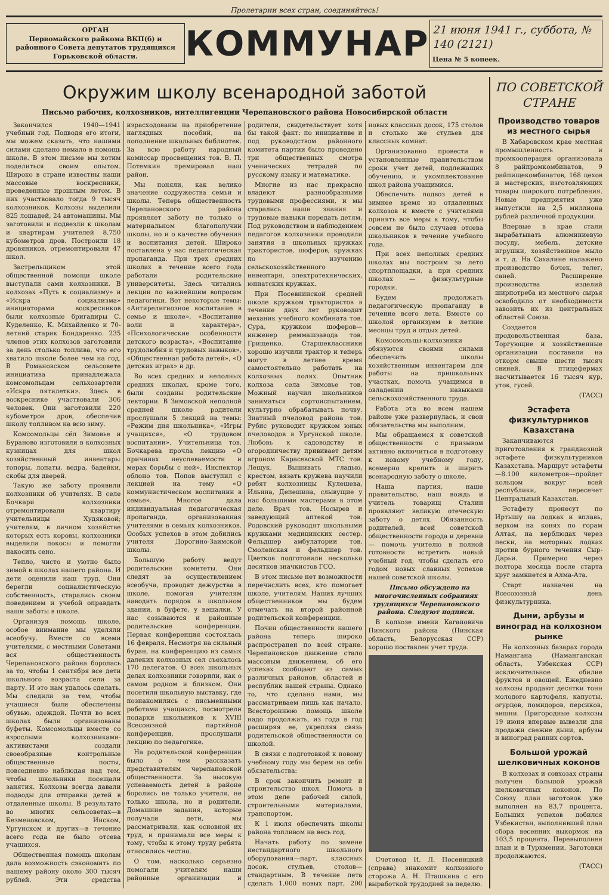Пролетарии всех стран, соединяйтесь!
ОРГАН
Первомайского райкома ВКП(б) и районного Совета депутатов трудящихся Горьковской области.
КОММУНАР
21 июня 1941 г., суббота, № 140 (2121)
Цена № 5 копеек.
Окружим школу всенародной заботой
Письмо рабочих, колхозников, интеллигенции Черепановского района Новосибирской области
Закончился 1940—1941 учебный год. Подводя его итоги, мы можем сказать, что нашими силами сделано немало в помощь школе. В этом письме мы хотим поделиться своим опытом. Широко в стране известны наши массовые воскресники, проведенные прошлым летом. В них участвовало тогда 9 тысяч колхозников. Колхозы выделили 825 лошадей, 24 автомашины. Мы заготовили и подвезли к школам и квартирам учителей 8.750 кубометров дров. Построили 18 дровяников, отремонтировали 47 школ.
Застрельщиком этой общественной помощи школе выступали сами колхозники. В колхозах «Путь к социализму» и «Искра социализма» инициаторами воскресников были колхозные бригадиры С. Куделенко, К. Михайленко и 70-летний старик Бондаренко. 235 членов этих колхозов заготовили за день столько топлива, что его хватило школе более чем на год. В Романовском сельсовете инициатива принадлежала комсомольцам сельхозартели «Искра пятилетки». Здесь в воскреснике участвовали 306 человек. Они заготовили 220 кубометров дров, обеспечив школу топливом на всю зиму.
Комсомольцы сёл Зимовье и Бураново изготовили в колхозных кузницах для школ хозяйственный инвентарь: топоры, лопаты, ведра, бадейки, скобы для дверей.
Такую же заботу проявили колхозники об учителях. В селе Бочкари колхозники отремонтировали квартиру учительницы Худяковой; учителям, в личном хозяйстве которых есть коровы, колхозники выделили покосы и помогли накосить сено.
Тепло, чисто и уютно было зимой в школах нашего района. И дети оценили наш труд. Они берегли социалистическую собственность, старались своим поведением и учебой оправдать наши заботы в школе.
Организуя помощь школе, особое внимание мы уделяли всеобучу. Вместе со всеми учителями, с местными Советами вся общественность Черепановского района боролась за то, чтобы 1 сентября все дети школьного возраста сели за парту. И это нам удалось сделать. Мы следили за тем, чтобы учащиеся были обеспечены обувью, одеждой. Почти во всех школах были организованы буфеты. Комсомольцы вместе со взрослыми колхозниками-активистами создали своеобразные контрольные общественные посты, повседневно наблюдая над тем, чтобы школьники посещали занятия. Колхозы всегда давали подводы для отправки детей в отдаленные школы. В результате во многих сельсоветах—в Безменовском, Инском, Ургунском и других—в течение всего года не было отсева учащихся.
Общественная помощь школам дала возможность сэкономить по нашему району около 300 тысяч рублей. Эти средства израсходованы на приобретение наглядных пособий, на пополнение школьных библиотек. За всю работу народный комиссар просвещения тов. В. П. Потемкин премировал наш район.
Мы поняли, как велико значение содружества семьи и школы. Теперь общественность Черепановского района проявляет заботу не только о материальном благополучии школы, но и о качестве обучения и воспитания детей. Широко поставлена у нас педагогическая пропаганда. При трех средних школах в течение всего года работали родительские университеты. Здесь читались лекции по важнейшим вопросам педагогики. Вот некоторые темы: «Антирелигиозное воспитание в семье и школе», «Воспитание воли и характера», «Психологические особенности детского возраста», «Воспитание трудолюбия и трудовых навыков», «Общественная работа детей», «О детских играх» и др.
Во всех средних и неполных средних школах, кроме того, были созданы родительские лектории. В Зимовской неполной средней школе родители прослушали 5 лекций на темы: «Режим дня школьника», «Игры учащихся», «О трудовом воспитании». Учительница тов. Бочкарева прочла лекцию «О причинах неуспеваемости и мерах борьбы с ней». Инспектор облоно тов. Попов выступил с лекцией на тему «О коммунистическом воспитании в семье». Многое дала индивидуальная педагогическая пропаганда, организованная учителями в семьях колхозников. Особых успехов в этом добились учителя Дорогино-Заимской школы.
Большую работу ведут родительские комитеты. Они следят за осуществлением всеобуча, проводят дежурства в школе, помогая учителям наводить порядок в школьном здании, в буфете, у вешалки. У нас созываются и районные родительские конференции. Первая конференция состоялась 16 февраля. Несмотря на сильный буран, на конференцию из самых далеких колхозных сел съехалось 170 делегатов. О всех школьных делах колхозники говорили, как о самом родном и близком. Они посетили школьную выставку, где познакомились с письменными работами учащихся, посмотрели подарки школьников к XVIII Всесоюзной партийной конференции, прослушали лекцию по педагогике.
На родительской конференции было о чем рассказать представителям черепановской общественности. За высокую успеваемость детей в районе боролись не только учителя, не только школа, но и родители. Домашние задания, которые получали дети, мы рассматривали, как основной их труд, и принимали все меры к тому, чтобы к этому труду ребята относились честно.
О том, насколько серьезно помогали учителям наши районные организации и родители, свидетельствует хотя бы такой факт: по инициативе и под руководством районного комитета партии было проведено три общественных смотра ученических тетрадей по русскому языку и математике.
Многие из нас прекрасно владеют разнообразными трудовыми профессиями, и мы старались наши знания и трудовые навыки передать детям. Под руководством и наблюдением педагогов колхозники проводили занятия в школьных кружках трактористов, шоферов, кружках по изучению сельскохозяйственного инвентаря, электротехнических, юннатских кружках.
При Посевнинской средней школе кружком трактористов в течение двух лет руководит механик учебного комбината тов. Сура, кружком шоферов—инженер реммашзавода тов. Грищенко. Старшеклассники хорошо изучили трактор и теперь могут в летнее время самостоятельно работать на колхозных полях. Опытник колхоза села Зимовье тов. Можный научил школьников заниматься сортоиспытанием, культурно обрабатывать почву. Знатный пчеловод района тов. Рубис руководит кружком юных пчеловодов в Ургунской школе. Любовь к садоводству и огородничеству прививает детям агроном Карасевской МТС тов. Лещук. Вышивать гладью, крестом, вязать кружева научили ребят колхозницы Кулешева, Ильина, Депешина, слывущие у нас большими мастерами в этом деле. Врач тов. Носырев и заведующий аптекой тов. Родовский руководят школьными кружками медицинских сестер. Фельдшер амбулатории тов. Смоленская и фельдшер тов. Цветков подготовили несколько десятков значкистов ГСО.
В этом письме нет возможности перечислить всех, кто помогает школе, учителям. Наших лучших общественников мы будем отмечать на второй районной родительской конференции.
Почин общественности нашего района теперь широко распространен по всей стране. Черепановское движение стало массовым движением, об его успехах сообщают из самых различных районов, областей и республик нашей страны. Однако то, что сделано нами, мы рассматриваем лишь как начало. Всестороннюю помощь школе надо продолжать, из года в год расширяя ее, укрепляя связь родительской общественности со школой.
В связи с подготовкой к новому учебному году мы берем на себя обязательства:
В срок закончить ремонт и строительство школ. Помочь в этом деле рабочей силой, строительными материалами, транспортом.
К 1 июля обеспечить школы района топливом на весь год.
Начать работу по замене нестандартного школьного оборудования—парт, классных досок, стульев, столов—стандартным. В течение лета сделать 1.000 новых парт, 200 новых классных досок, 175 столов и столько же стульев для классных комнат.
Организованно провести в установленные правительством сроки учет детей, подлежащих обучению, и укомплектование школ района учащимися.
Обеспечить подвоз детей в зимнее время из отдаленных колхозов и вместе с учителями принять все меры к тому, чтобы совсем не было случаев отсева школьников в течение учебного года.
При всех неполных средних школах мы построим за лето спортплощадки, а при средних школах — физкультурные городки.
Будем продолжать педагогическую пропаганду в течение всего лета. Вместе со школой организуем в летние месяцы труд и отдых детей.
Комсомольцы-колхозники обязуются своими силами обеспечить школы хозяйственным инвентарем для работы на пришкольных участках, помочь учащимся в овладении навыками сельскохозяйственного труда.
Работа эта во всем нашем районе уже развернулась, и свои обязательства мы выполним.
Мы обращаемся к советской общественности с призывом активно включиться в подготовку к новому учебному году, всемерно крепить и ширить всенародную заботу о школе.
Наша партия, наше правительство, наш вождь и учитель товарищ Сталин проявляют великую отеческую заботу о детях. Обязанность родителей, всей советской общественности города и деревни — помочь учителю в полной готовности встретить новый учебный год, чтобы сделать его годом новых славных успехов нашей советской школы.
Письмо обсуждено на многочисленных собраниях трудящихся Черепановского района. Следуют подписи.
В колхозе имени Кагановича Пинского района (Пинская область, Белорусская ССР) хорошо поставлен учет труда.
Счетовод И. Л. Посеницкий (справа) знакомит колхозного сторожа А. Н. Пташкина с его выработкой трудодней за неделю.
ПО СОВЕТСКОЙ СТРАНЕ
Производство товаров из местного сырья
В Хабаровском крае местная промышленность и промкооперация организовала 8 райпромкомбинатов, 9 райпищекомбинатов, 168 цехов и мастерских, изготовляющих товары широкого потребления. Новые предприятия уже выпустили на 2,5 миллиона рублей различной продукции.
Впервые в крае стали вырабатывать алюминиевую посуду, мебель, детские игрушки, хозяйственное мыло и т. д. На Сахалине налажено производство бочек, телег, саней. Расширение производства изделий ширпотреба из местного сырья освободило от необходимости завозить их из центральных областей Союза.
Создается продовольственная база. Торгующие и хозяйственные организации поставили на откорм свыше шести тысяч свиней. В птицефермах насчитывается 16 тысяч кур, уток, гусей.
(ТАСС)
Эстафета физкультурников Казахстана
Заканчиваются приготовления к грандиозной эстафете физкультурников Казахстана. Маршрут эстафеты—8.100 километров—пройдет кольцом вокруг всей республики, пересечет Центральный Казахстан.
Эстафету пронесут по Иртышу на лодках и вплавь, верхом на конях по горам Алтая, на верблюдах через пески, на моторных лодках против бурного течения Сыр-Дарьи. Примерно через полтора месяца после старта круг замкнется в Алма-Ата.
Старт назначен на Всесоюзный день физкультурника.
Дыни, арбузы и виноград на колхозном рынке
На колхозных базарах города Намангана (Наманганская область, Узбекская ССР) исключительное обилие фруктов и овощей. Ежедневно колхозы продают десятки тонн молодого картофеля, капусты, огурцов, помидоров, персиков, вишни. Пригородные колхозы 19 июня впервые вывезли для продажи свежие дыни, арбузы и виноград ранних сортов.
Большой урожай шелковичных коконов
В колхозах и совхозах страны получен большой урожай шелковичных коконов. По Союзу план заготовок уже выполнен на 83,7 процента. Больших успехов добился Узбекистан, выполнивший план сбора весенних выкормок на 103,5 процента. Перевыполнен план и в Туркмении. Заготовки продолжаются.
(ТАСС)